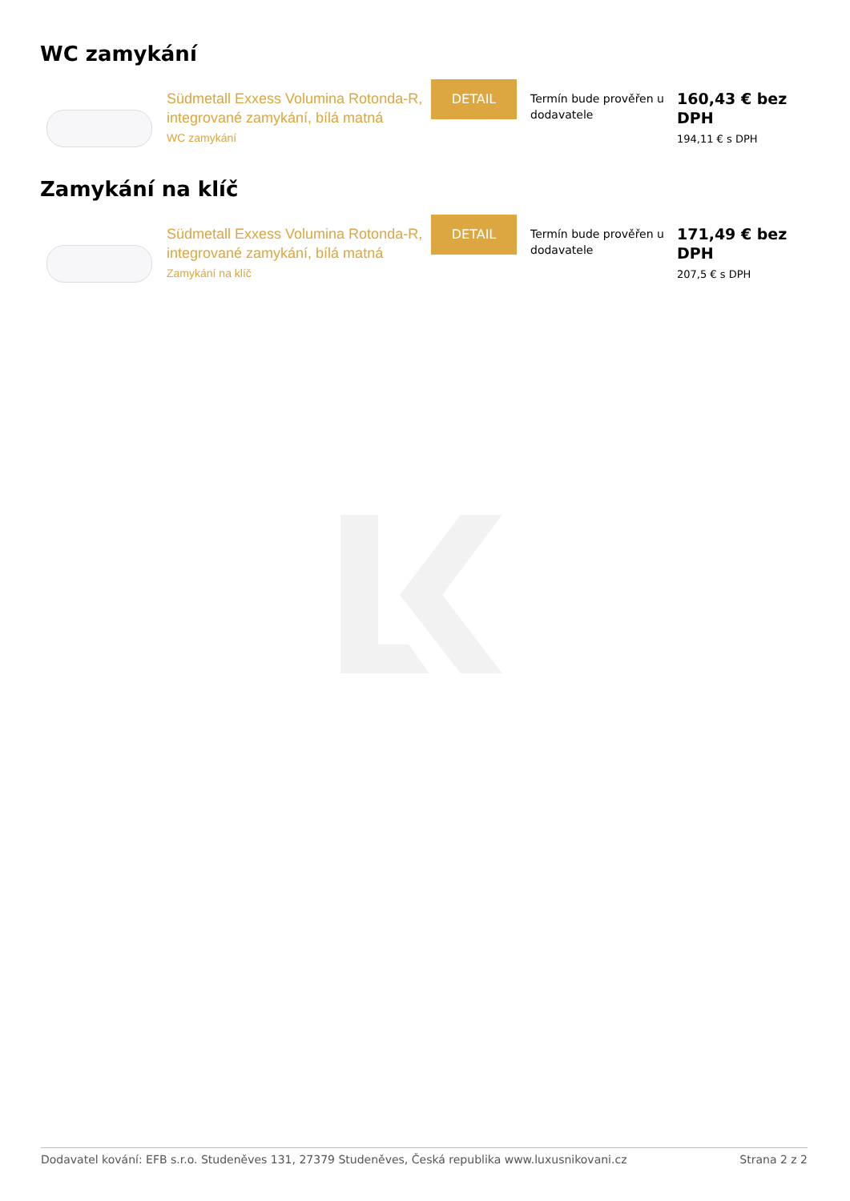WC zamykání
Südmetall Exxess Volumina Rotonda-R, integrované zamykání, bílá matná
WC zamykání
DETAIL
Termín bude prověřen u dodavatele
160,43 € bez
DPH
194,11 € s DPH
Zamykání na klíč
Südmetall Exxess Volumina Rotonda-R, integrované zamykání, bílá matná
Zamykání na klíč
DETAIL
Termín bude prověřen u dodavatele
171,49 € bez
DPH
207,5 € s DPH
Dodavatel kování: EFB s.r.o. Studeněves 131, 27379 Studeněves, Česká republika www.luxusnikovani.cz Strana 2 z 2